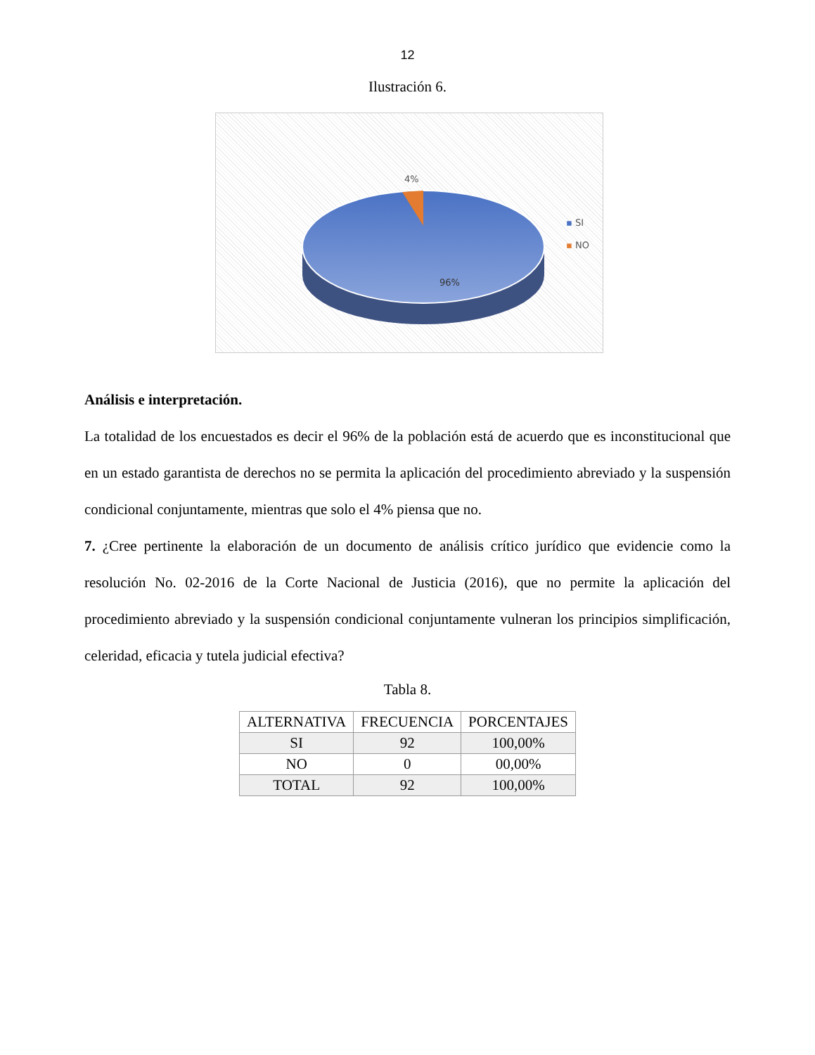12
Ilustración 6.
4%
96%
▪ SI
▪ NO
Análisis e interpretación.
La totalidad de los encuestados es decir el 96% de la población está de acuerdo que es inconstitucional que en un estado garantista de derechos no se permita la aplicación del procedimiento abreviado y la suspensión condicional conjuntamente, mientras que solo el 4% piensa que no.
7. ¿Cree pertinente la elaboración de un documento de análisis crítico jurídico que evidencie como la resolución No. 02-2016 de la Corte Nacional de Justicia (2016), que no permite la aplicación del procedimiento abreviado y la suspensión condicional conjuntamente vulneran los principios simplificación, celeridad, eficacia y tutela judicial efectiva?
Tabla 8.
| ALTERNATIVA | FRECUENCIA | PORCENTAJES |
| --- | --- | --- |
| SI | 92 | 100,00% |
| NO | 0 | 00,00% |
| TOTAL | 92 | 100,00% |